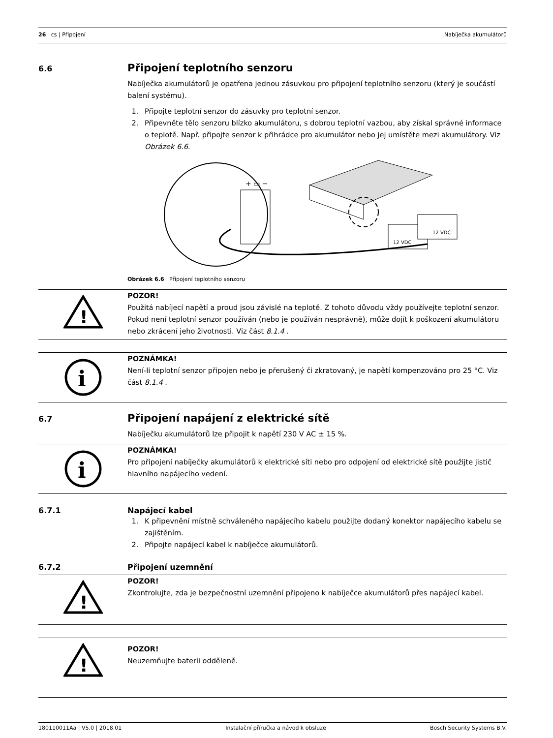26 cs | Připojení Nabíječka akumulátorů
6.6 Připojení teplotního senzoru
Nabíječka akumulátorů je opatřena jednou zásuvkou pro připojení teplotního senzoru (který je součástí balení systému).
1. Připojte teplotní senzor do zásuvky pro teplotní senzor.
2. Připevněte tělo senzoru blízko akumulátoru, s dobrou teplotní vazbou, aby získal správné informace o teplotě. Např. připojte senzor k přihrádce pro akumulátor nebo jej umístěte mezi akumulátory. Viz Obrázek 6.6.
+ ▭ −
12 VDC
12 VDC
Obrázek 6.6 Připojení teplotního senzoru
!
POZOR!
Použitá nabíjecí napětí a proud jsou závislé na teplotě. Z tohoto důvodu vždy používejte teplotní senzor. Pokud není teplotní senzor používán (nebo je používán nesprávně), může dojít k poškození akumulátoru nebo zkrácení jeho životnosti. Viz část 8.1.4 .
i
POZNÁMKA!
Není-li teplotní senzor připojen nebo je přerušený či zkratovaný, je napětí kompenzováno pro 25 °C. Viz část 8.1.4 .
6.7 Připojení napájení z elektrické sítě
Nabíječku akumulátorů lze připojit k napětí 230 V AC ± 15 %.
i
POZNÁMKA!
Pro připojení nabíječky akumulátorů k elektrické síti nebo pro odpojení od elektrické sítě použijte jistič hlavního napájecího vedení.
6.7.1 Napájecí kabel
1. K připevnění místně schváleného napájecího kabelu použijte dodaný konektor napájecího kabelu se zajištěním.
2. Připojte napájecí kabel k nabíječce akumulátorů.
6.7.2 Připojení uzemnění
!
POZOR!
Zkontrolujte, zda je bezpečnostní uzemnění připojeno k nabíječce akumulátorů přes napájecí kabel.
!
POZOR!
Neuzemňujte baterii odděleně.
180110011Aa | V5.0 | 2018.01 Instalační příručka a návod k obsluze Bosch Security Systems B.V.